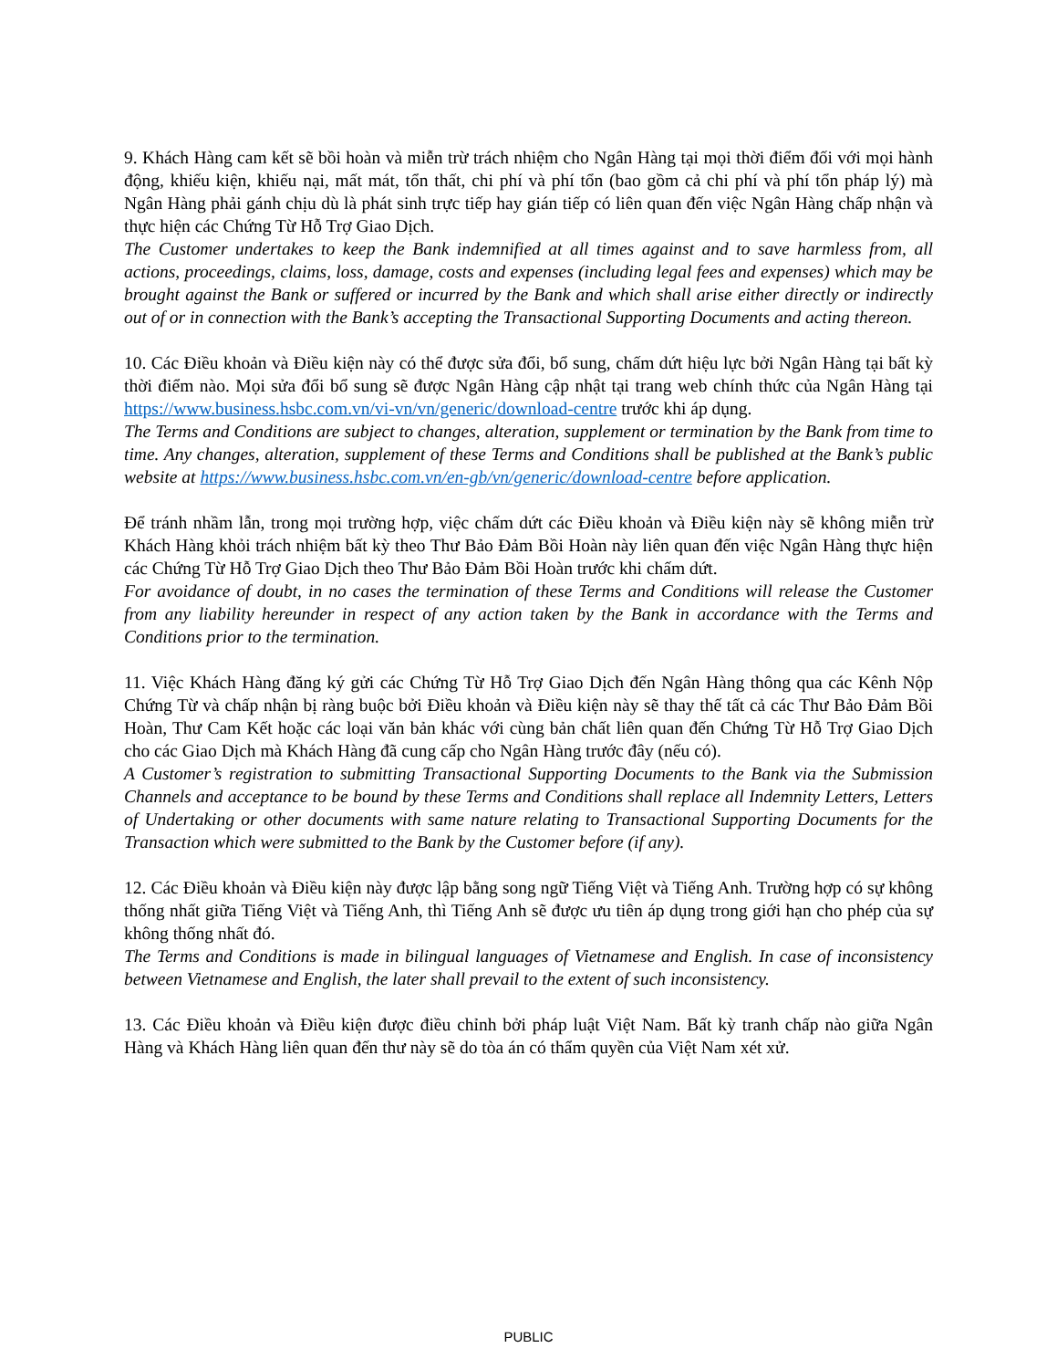9. Khách Hàng cam kết sẽ bồi hoàn và miễn trừ trách nhiệm cho Ngân Hàng tại mọi thời điểm đối với mọi hành động, khiếu kiện, khiếu nại, mất mát, tổn thất, chi phí và phí tổn (bao gồm cả chi phí và phí tổn pháp lý) mà Ngân Hàng phải gánh chịu dù là phát sinh trực tiếp hay gián tiếp có liên quan đến việc Ngân Hàng chấp nhận và thực hiện các Chứng Từ Hỗ Trợ Giao Dịch.
The Customer undertakes to keep the Bank indemnified at all times against and to save harmless from, all actions, proceedings, claims, loss, damage, costs and expenses (including legal fees and expenses) which may be brought against the Bank or suffered or incurred by the Bank and which shall arise either directly or indirectly out of or in connection with the Bank’s accepting the Transactional Supporting Documents and acting thereon.
10. Các Điều khoản và Điều kiện này có thể được sửa đổi, bổ sung, chấm dứt hiệu lực bởi Ngân Hàng tại bất kỳ thời điểm nào. Mọi sửa đổi bổ sung sẽ được Ngân Hàng cập nhật tại trang web chính thức của Ngân Hàng tại https://www.business.hsbc.com.vn/vi-vn/vn/generic/download-centre trước khi áp dụng.
The Terms and Conditions are subject to changes, alteration, supplement or termination by the Bank from time to time. Any changes, alteration, supplement of these Terms and Conditions shall be published at the Bank’s public website at https://www.business.hsbc.com.vn/en-gb/vn/generic/download-centre before application.
Để tránh nhầm lẫn, trong mọi trường hợp, việc chấm dứt các Điều khoản và Điều kiện này sẽ không miễn trừ Khách Hàng khỏi trách nhiệm bất kỳ theo Thư Bảo Đảm Bồi Hoàn này liên quan đến việc Ngân Hàng thực hiện các Chứng Từ Hỗ Trợ Giao Dịch theo Thư Bảo Đảm Bồi Hoàn trước khi chấm dứt.
For avoidance of doubt, in no cases the termination of these Terms and Conditions will release the Customer from any liability hereunder in respect of any action taken by the Bank in accordance with the Terms and Conditions prior to the termination.
11. Việc Khách Hàng đăng ký gửi các Chứng Từ Hỗ Trợ Giao Dịch đến Ngân Hàng thông qua các Kênh Nộp Chứng Từ và chấp nhận bị ràng buộc bởi Điều khoản và Điều kiện này sẽ thay thế tất cả các Thư Bảo Đảm Bồi Hoàn, Thư Cam Kết hoặc các loại văn bản khác với cùng bản chất liên quan đến Chứng Từ Hỗ Trợ Giao Dịch cho các Giao Dịch mà Khách Hàng đã cung cấp cho Ngân Hàng trước đây (nếu có).
A Customer’s registration to submitting Transactional Supporting Documents to the Bank via the Submission Channels and acceptance to be bound by these Terms and Conditions shall replace all Indemnity Letters, Letters of Undertaking or other documents with same nature relating to Transactional Supporting Documents for the Transaction which were submitted to the Bank by the Customer before (if any).
12. Các Điều khoản và Điều kiện này được lập bằng song ngữ Tiếng Việt và Tiếng Anh. Trường hợp có sự không thống nhất giữa Tiếng Việt và Tiếng Anh, thì Tiếng Anh sẽ được ưu tiên áp dụng trong giới hạn cho phép của sự không thống nhất đó.
The Terms and Conditions is made in bilingual languages of Vietnamese and English. In case of inconsistency between Vietnamese and English, the later shall prevail to the extent of such inconsistency.
13. Các Điều khoản và Điều kiện được điều chỉnh bởi pháp luật Việt Nam. Bất kỳ tranh chấp nào giữa Ngân Hàng và Khách Hàng liên quan đến thư này sẽ do tòa án có thẩm quyền của Việt Nam xét xử.
PUBLIC